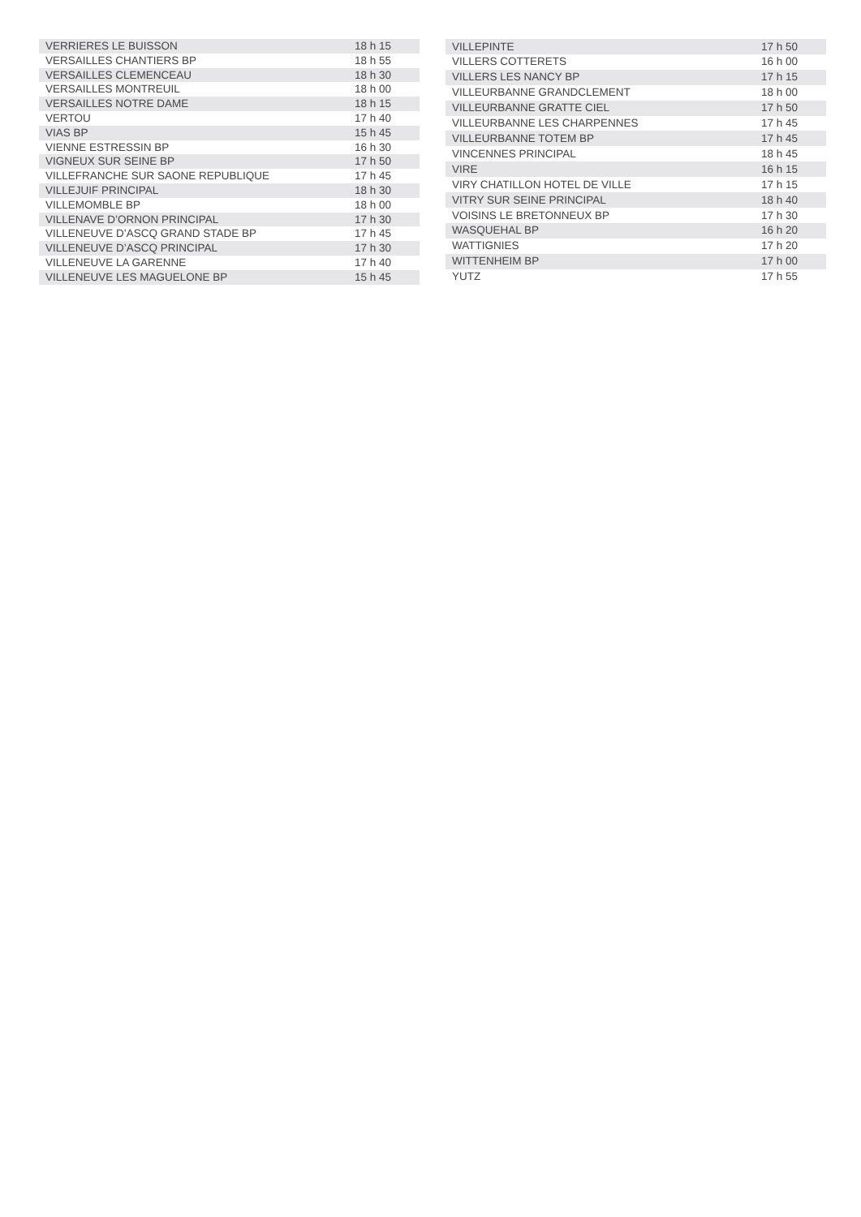| VERRIERES LE BUISSON | 18 h 15 |
| VERSAILLES CHANTIERS BP | 18 h 55 |
| VERSAILLES CLEMENCEAU | 18 h 30 |
| VERSAILLES MONTREUIL | 18 h 00 |
| VERSAILLES NOTRE DAME | 18 h 15 |
| VERTOU | 17 h 40 |
| VIAS BP | 15 h 45 |
| VIENNE ESTRESSIN BP | 16 h 30 |
| VIGNEUX SUR SEINE BP | 17 h 50 |
| VILLEFRANCHE SUR SAONE REPUBLIQUE | 17 h 45 |
| VILLEJUIF PRINCIPAL | 18 h 30 |
| VILLEMOMBLE BP | 18 h 00 |
| VILLENAVE D’ORNON PRINCIPAL | 17 h 30 |
| VILLENEUVE D’ASCQ GRAND STADE BP | 17 h 45 |
| VILLENEUVE D’ASCQ PRINCIPAL | 17 h 30 |
| VILLENEUVE LA GARENNE | 17 h 40 |
| VILLENEUVE LES MAGUELONE BP | 15 h 45 |
| VILLEPINTE | 17 h 50 |
| VILLERS COTTERETS | 16 h 00 |
| VILLERS LES NANCY BP | 17 h 15 |
| VILLEURBANNE GRANDCLEMENT | 18 h 00 |
| VILLEURBANNE GRATTE CIEL | 17 h 50 |
| VILLEURBANNE LES CHARPENNES | 17 h 45 |
| VILLEURBANNE TOTEM BP | 17 h 45 |
| VINCENNES PRINCIPAL | 18 h 45 |
| VIRE | 16 h 15 |
| VIRY CHATILLON HOTEL DE VILLE | 17 h 15 |
| VITRY SUR SEINE PRINCIPAL | 18 h 40 |
| VOISINS LE BRETONNEUX BP | 17 h 30 |
| WASQUEHAL BP | 16 h 20 |
| WATTIGNIES | 17 h 20 |
| WITTENHEIM BP | 17 h 00 |
| YUTZ | 17 h 55 |